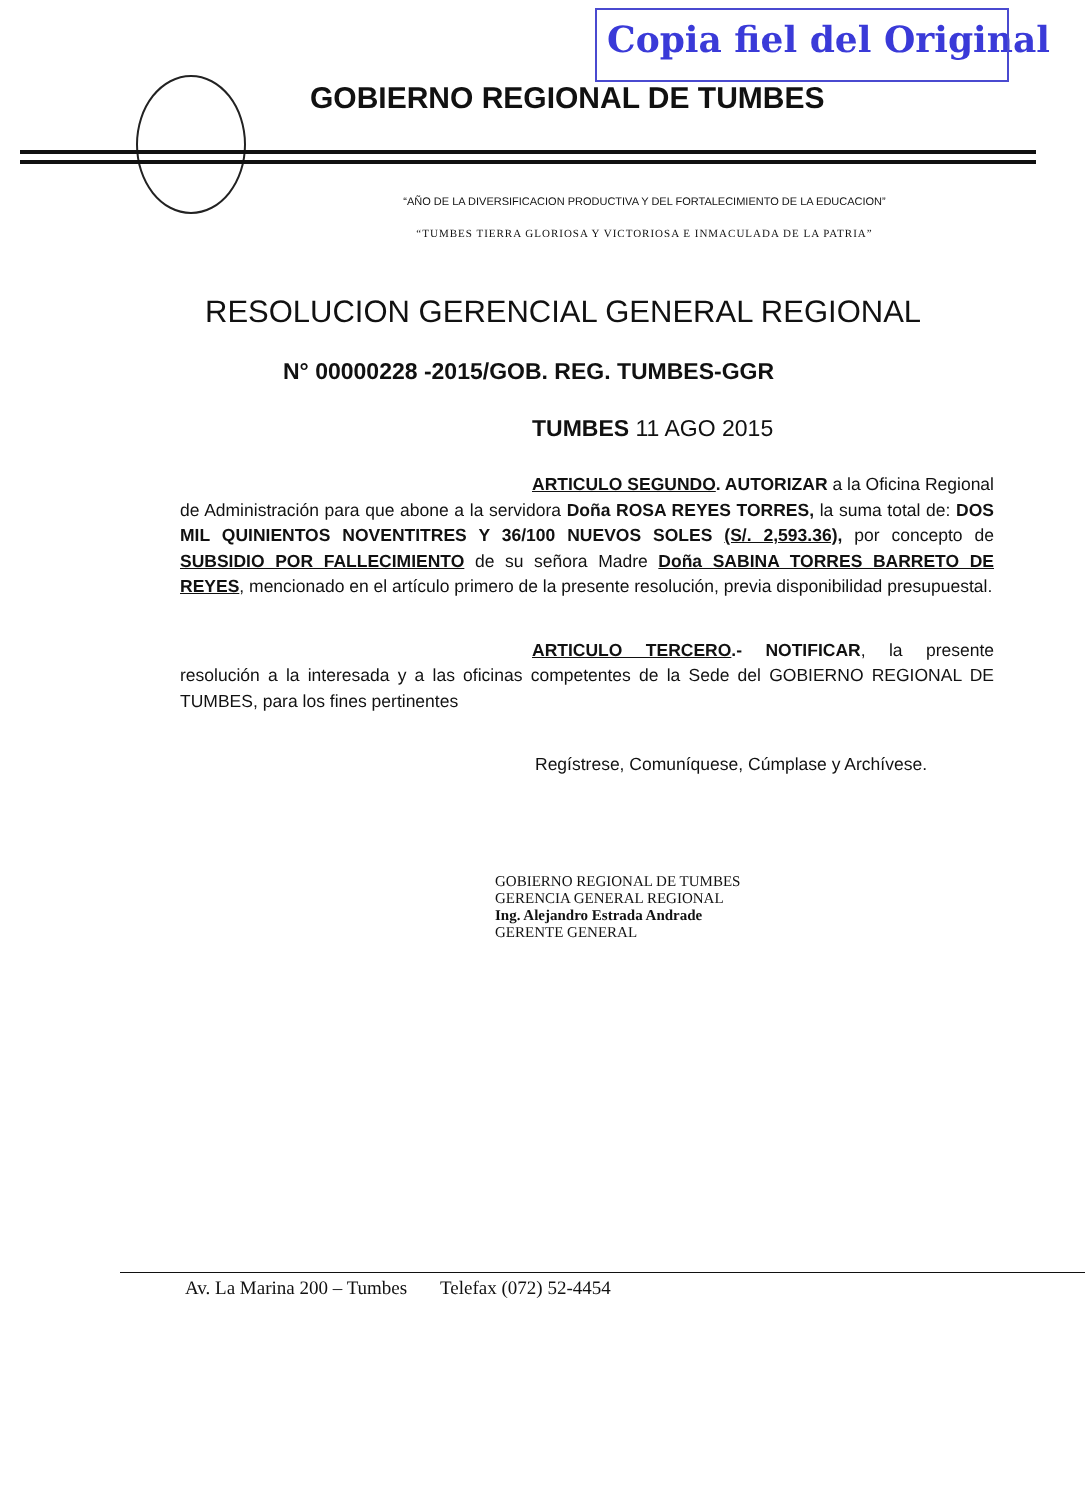Copia fiel del Original
GOBIERNO REGIONAL DE TUMBES
“AÑO DE LA DIVERSIFICACION PRODUCTIVA Y DEL FORTALECIMIENTO DE LA EDUCACION”
“TUMBES TIERRA GLORIOSA Y VICTORIOSA E INMACULADA DE LA PATRIA”
RESOLUCION GERENCIAL GENERAL REGIONAL
N° 00000228 -2015/GOB. REG. TUMBES-GGR
TUMBES 11 AGO 2015
ARTICULO SEGUNDO. AUTORIZAR a la Oficina Regional de Administración para que abone a la servidora Doña ROSA REYES TORRES, la suma total de: DOS MIL QUINIENTOS NOVENTITRES Y 36/100 NUEVOS SOLES (S/. 2,593.36), por concepto de SUBSIDIO POR FALLECIMIENTO de su señora Madre Doña SABINA TORRES BARRETO DE REYES, mencionado en el artículo primero de la presente resolución, previa disponibilidad presupuestal.
ARTICULO TERCERO.- NOTIFICAR, la presente resolución a la interesada y a las oficinas competentes de la Sede del GOBIERNO REGIONAL DE TUMBES, para los fines pertinentes
Regístrese, Comuníquese, Cúmplase y Archívese.
GOBIERNO REGIONAL DE TUMBES
GERENCIA GENERAL REGIONAL
Ing. Alejandro Estrada Andrade
GERENTE GENERAL
Av. La Marina 200 – Tumbes Telefax (072) 52-4454